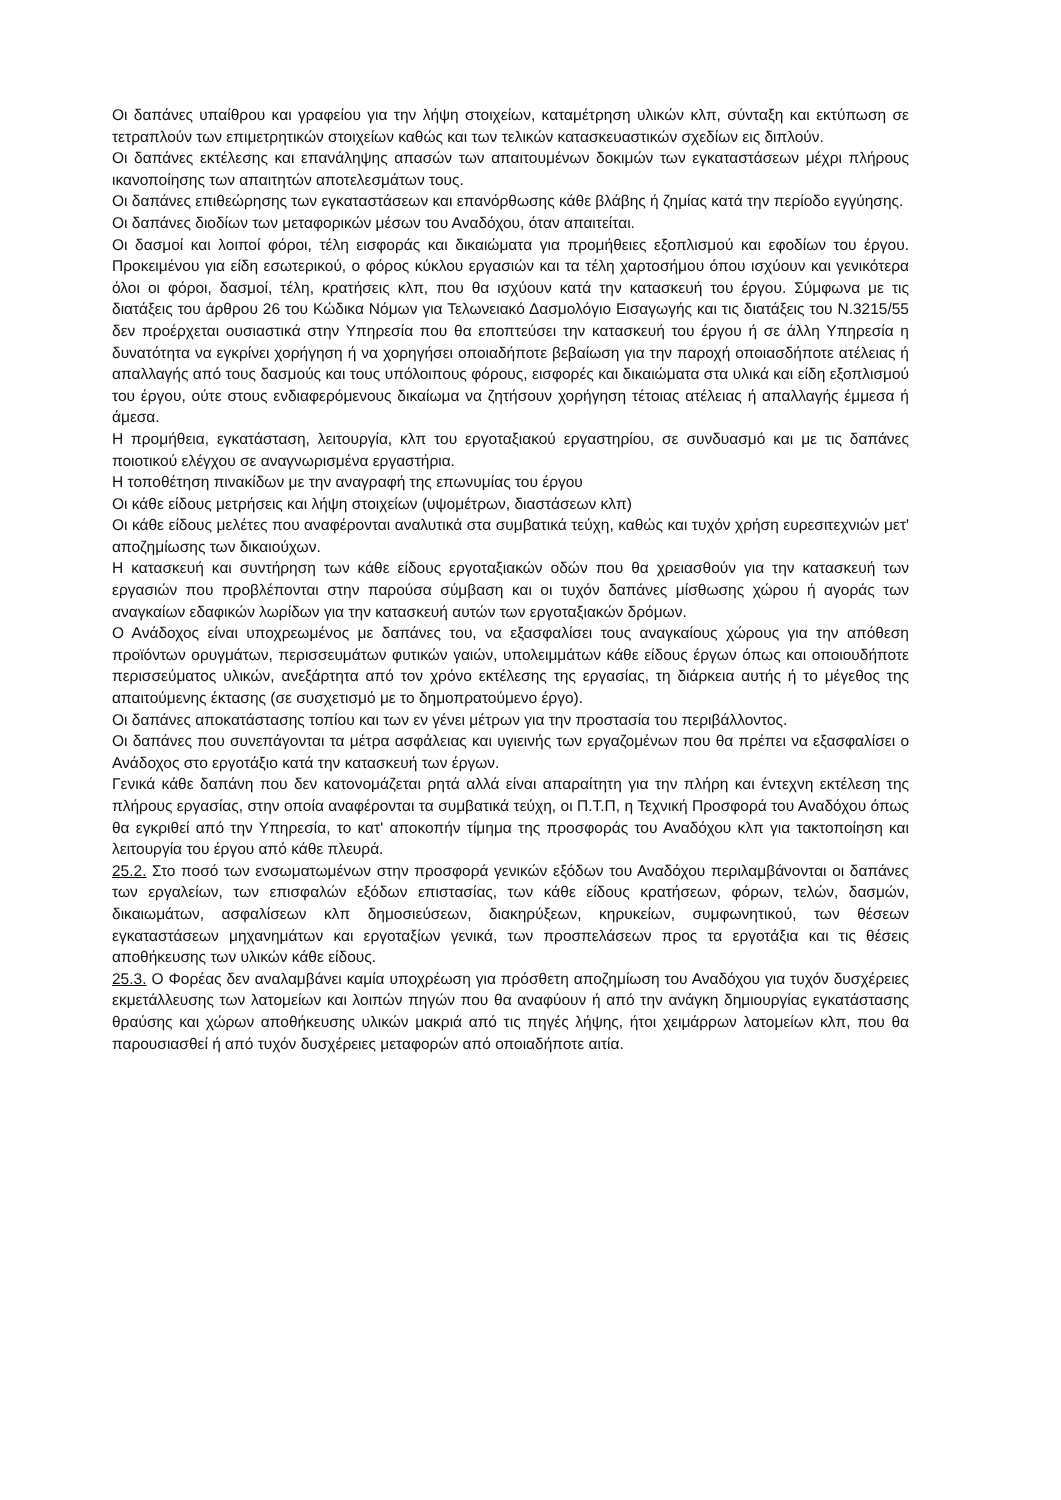Οι δαπάνες υπαίθρου και γραφείου για την λήψη στοιχείων, καταμέτρηση υλικών κλπ, σύνταξη και εκτύπωση σε τετραπλούν των επιμετρητικών στοιχείων καθώς και των τελικών κατασκευαστικών σχεδίων εις διπλούν.
Οι δαπάνες εκτέλεσης και επανάληψης απασών των απαιτουμένων δοκιμών των εγκαταστάσεων μέχρι πλήρους ικανοποίησης των απαιτητών αποτελεσμάτων τους.
Οι δαπάνες επιθεώρησης των εγκαταστάσεων και επανόρθωσης κάθε βλάβης ή ζημίας κατά την περίοδο εγγύησης.
Οι δαπάνες διοδίων των μεταφορικών μέσων του Αναδόχου, όταν απαιτείται.
Οι δασμοί και λοιποί φόροι, τέλη εισφοράς και δικαιώματα για προμήθειες εξοπλισμού και εφοδίων του έργου. Προκειμένου για είδη εσωτερικού, ο φόρος κύκλου εργασιών και τα τέλη χαρτοσήμου όπου ισχύουν και γενικότερα όλοι οι φόροι, δασμοί, τέλη, κρατήσεις κλπ, που θα ισχύουν κατά την κατασκευή του έργου. Σύμφωνα με τις διατάξεις του άρθρου 26 του Κώδικα Νόμων για Τελωνειακό Δασμολόγιο Εισαγωγής και τις διατάξεις του Ν.3215/55 δεν προέρχεται ουσιαστικά στην Υπηρεσία που θα εποπτεύσει την κατασκευή του έργου ή σε άλλη Υπηρεσία η δυνατότητα να εγκρίνει χορήγηση ή να χορηγήσει οποιαδήποτε βεβαίωση για την παροχή οποιασδήποτε ατέλειας ή απαλλαγής από τους δασμούς και τους υπόλοιπους φόρους, εισφορές και δικαιώματα στα υλικά και είδη εξοπλισμού του έργου, ούτε στους ενδιαφερόμενους δικαίωμα να ζητήσουν χορήγηση τέτοιας ατέλειας ή απαλλαγής έμμεσα ή άμεσα.
Η προμήθεια, εγκατάσταση, λειτουργία, κλπ του εργοταξιακού εργαστηρίου, σε συνδυασμό και με τις δαπάνες ποιοτικού ελέγχου σε αναγνωρισμένα εργαστήρια.
Η τοποθέτηση πινακίδων με την αναγραφή της επωνυμίας του έργου
Οι κάθε είδους μετρήσεις και λήψη στοιχείων (υψομέτρων, διαστάσεων κλπ)
Οι κάθε είδους μελέτες που αναφέρονται αναλυτικά στα συμβατικά τεύχη, καθώς και τυχόν χρήση ευρεσιτεχνιών μετ' αποζημίωσης των δικαιούχων.
Η κατασκευή και συντήρηση των κάθε είδους εργοταξιακών οδών που θα χρειασθούν για την κατασκευή των εργασιών που προβλέπονται στην παρούσα σύμβαση και οι τυχόν δαπάνες μίσθωσης χώρου ή αγοράς των αναγκαίων εδαφικών λωρίδων για την κατασκευή αυτών των εργοταξιακών δρόμων.
Ο Ανάδοχος είναι υποχρεωμένος με δαπάνες του, να εξασφαλίσει τους αναγκαίους χώρους για την απόθεση προϊόντων ορυγμάτων, περισσευμάτων φυτικών γαιών, υπολειμμάτων κάθε είδους έργων όπως και οποιουδήποτε περισσεύματος υλικών, ανεξάρτητα από τον χρόνο εκτέλεσης της εργασίας, τη διάρκεια αυτής ή το μέγεθος της απαιτούμενης έκτασης (σε συσχετισμό με το δημοπρατούμενο έργο).
Οι δαπάνες αποκατάστασης τοπίου και των εν γένει μέτρων για την προστασία του περιβάλλοντος.
Οι δαπάνες που συνεπάγονται τα μέτρα ασφάλειας και υγιεινής των εργαζομένων που θα πρέπει να εξασφαλίσει ο Ανάδοχος στο εργοτάξιο κατά την κατασκευή των έργων.
Γενικά κάθε δαπάνη που δεν κατονομάζεται ρητά αλλά είναι απαραίτητη για την πλήρη και έντεχνη εκτέλεση της πλήρους εργασίας, στην οποία αναφέρονται τα συμβατικά τεύχη, οι Π.Τ.Π, η Τεχνική Προσφορά του Αναδόχου όπως θα εγκριθεί από την Υπηρεσία, το κατ' αποκοπήν τίμημα της προσφοράς του Αναδόχου κλπ για τακτοποίηση και λειτουργία του έργου από κάθε πλευρά.
25.2. Στο ποσό των ενσωματωμένων στην προσφορά γενικών εξόδων του Αναδόχου περιλαμβάνονται οι δαπάνες των εργαλείων, των επισφαλών εξόδων επιστασίας, των κάθε είδους κρατήσεων, φόρων, τελών, δασμών, δικαιωμάτων, ασφαλίσεων κλπ δημοσιεύσεων, διακηρύξεων, κηρυκείων, συμφωνητικού, των θέσεων εγκαταστάσεων μηχανημάτων και εργοταξίων γενικά, των προσπελάσεων προς τα εργοτάξια και τις θέσεις αποθήκευσης των υλικών κάθε είδους.
25.3. Ο Φορέας δεν αναλαμβάνει καμία υποχρέωση για πρόσθετη αποζημίωση του Αναδόχου για τυχόν δυσχέρειες εκμετάλλευσης των λατομείων και λοιπών πηγών που θα αναφύουν ή από την ανάγκη δημιουργίας εγκατάστασης θραύσης και χώρων αποθήκευσης υλικών μακριά από τις πηγές λήψης, ήτοι χειμάρρων λατομείων κλπ, που θα παρουσιασθεί ή από τυχόν δυσχέρειες μεταφορών από οποιαδήποτε αιτία.